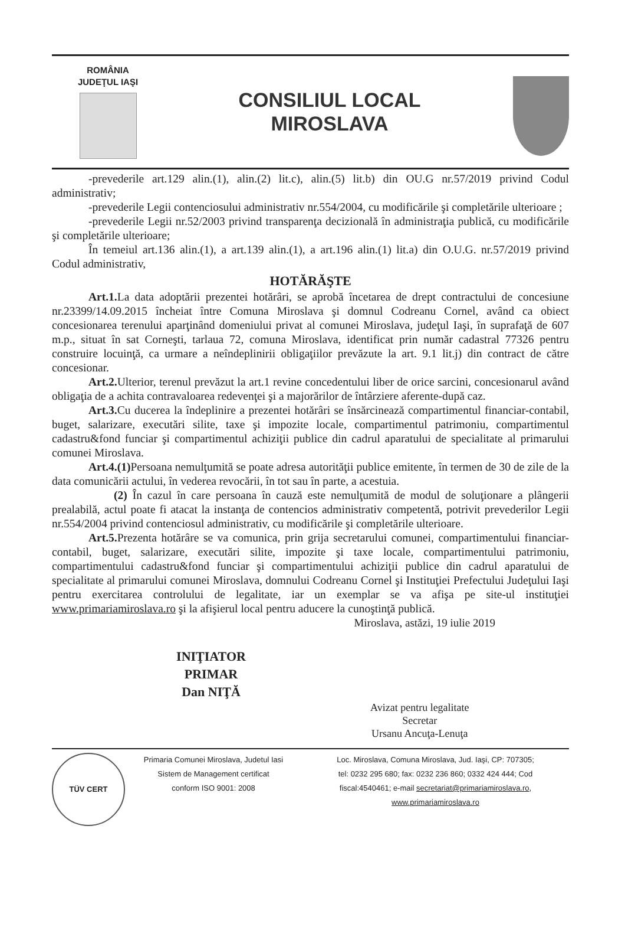ROMÂNIA
JUDEŢUL IAŞI
CONSILIUL LOCAL
MIROSLAVA
-prevederile art.129 alin.(1), alin.(2) lit.c), alin.(5) lit.b) din OU.G nr.57/2019 privind Codul administrativ;
-prevederile Legii contenciosului administrativ nr.554/2004, cu modificările şi completările ulterioare ;
-prevederile Legii nr.52/2003 privind transparenţa decizională în administraţia publică, cu modificările şi completările ulterioare;
În temeiul art.136 alin.(1), a art.139 alin.(1), a art.196 alin.(1) lit.a) din O.U.G. nr.57/2019 privind Codul administrativ,
HOTĂRĂŞTE
Art.1. La data adoptării prezentei hotărâri, se aprobă încetarea de drept contractului de concesiune nr.23399/14.09.2015 încheiat între Comuna Miroslava şi domnul Codreanu Cornel, având ca obiect concesionarea terenului aparţinând domeniului privat al comunei Miroslava, judeţul Iaşi, în suprafaţă de 607 m.p., situat în sat Corneşti, tarlaua 72, comuna Miroslava, identificat prin număr cadastral 77326 pentru construire locuinţă, ca urmare a neîndeplinirii obligaţiilor prevăzute la art. 9.1 lit.j) din contract de către concesionar.
Art.2. Ulterior, terenul prevăzut la art.1 revine concedentului liber de orice sarcini, concesionarul având obligaţia de a achita contravaloarea redevenţei şi a majorărilor de întârziere aferente-după caz.
Art.3. Cu ducerea la îndeplinire a prezentei hotărâri se însărcinează compartimentul financiar-contabil, buget, salarizare, executări silite, taxe şi impozite locale, compartimentul patrimoniu, compartimentul cadastru&fond funciar şi compartimentul achiziţii publice din cadrul aparatului de specialitate al primarului comunei Miroslava.
Art.4.(1) Persoana nemulţumită se poate adresa autorităţii publice emitente, în termen de 30 de zile de la data comunicării actului, în vederea revocării, în tot sau în parte, a acestuia.
(2) În cazul în care persoana în cauză este nemulţumită de modul de soluţionare a plângerii prealabilă, actul poate fi atacat la instanţa de contencios administrativ competentă, potrivit prevederilor Legii nr.554/2004 privind contenciosul administrativ, cu modificările şi completările ulterioare.
Art.5. Prezenta hotărâre se va comunica, prin grija secretarului comunei, compartimentului financiar-contabil, buget, salarizare, executări silite, impozite şi taxe locale, compartimentului patrimoniu, compartimentului cadastru&fond funciar şi compartimentului achiziţii publice din cadrul aparatului de specialitate al primarului comunei Miroslava, domnului Codreanu Cornel şi Instituţiei Prefectului Judeţului Iaşi pentru exercitarea controlului de legalitate, iar un exemplar se va afişa pe site-ul instituţiei www.primariamiroslava.ro şi la afişierul local pentru aducere la cunoştinţă publică.
Miroslava, astăzi, 19 iulie 2019
INIŢIATOR
PRIMAR
Dan NIŢĂ
Avizat pentru legalitate
Secretar
Ursanu Ancuţa-Lenuţa
TÜV CERT
Primaria Comunei Miroslava, Judetul Iasi
Sistem de Management certificat
conform ISO 9001: 2008
Loc. Miroslava, Comuna Miroslava, Jud. Iaşi, CP: 707305;
tel: 0232 295 680; fax: 0232 236 860; 0332 424 444; Cod
fiscal:4540461; e-mail secretariat@primariamiroslava.ro,
www.primariamiroslava.ro